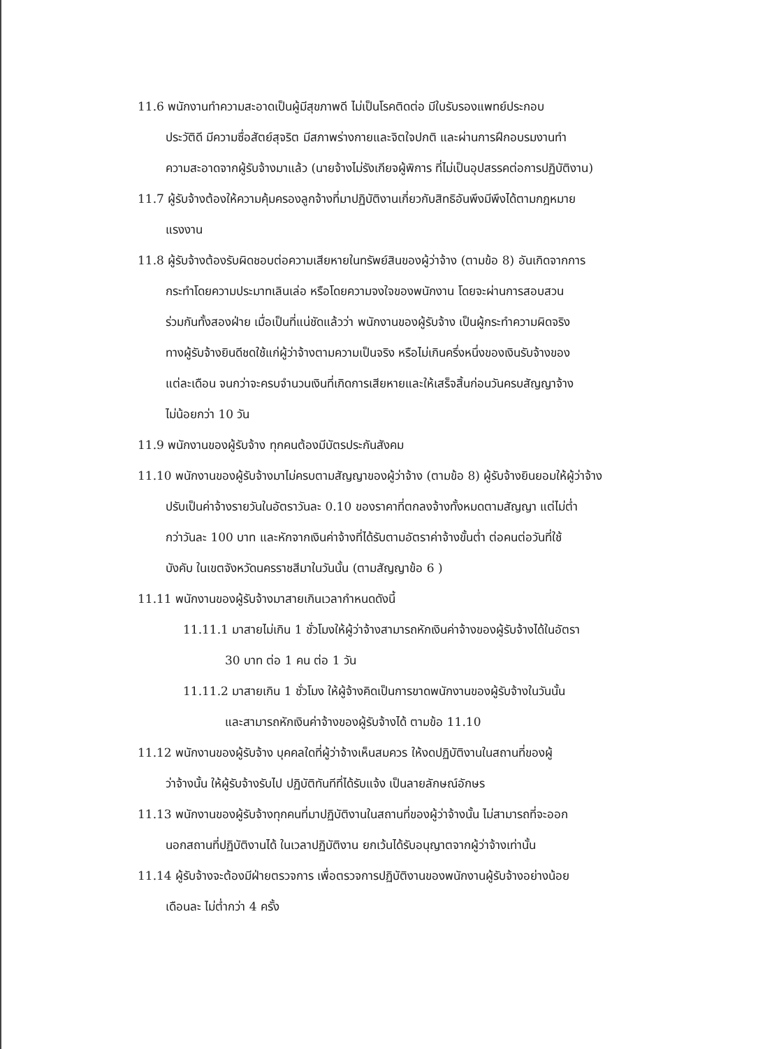11.6 พนักงานทำความสะอาดเป็นผู้มีสุขภาพดี ไม่เป็นโรคติดต่อ มีใบรับรองแพทย์ประกอบ
ประวัติดี มีความซื่อสัตย์สุจริต มีสภาพร่างกายและจิตใจปกติ และผ่านการฝึกอบรมงานทำ
ความสะอาดจากผู้รับจ้างมาแล้ว (นายจ้างไม่รังเกียจผู้พิการ ที่ไม่เป็นอุปสรรคต่อการปฏิบัติงาน)
11.7 ผู้รับจ้างต้องให้ความคุ้มครองลูกจ้างที่มาปฏิบัติงานเกี่ยวกับสิทธิอันพึงมีพึงได้ตามกฎหมาย
แรงงาน
11.8 ผู้รับจ้างต้องรับผิดชอบต่อความเสียหายในทรัพย์สินของผู้ว่าจ้าง (ตามข้อ 8) อันเกิดจากการ
กระทำโดยความประมาทเลินเล่อ หรือโดยความจงใจของพนักงาน โดยจะผ่านการสอบสวน
ร่วมกันทั้งสองฝ่าย เมื่อเป็นที่แน่ชัดแล้วว่า พนักงานของผู้รับจ้าง เป็นผู้กระทำความผิดจริง
ทางผู้รับจ้างยินดีชดใช้แก่ผู้ว่าจ้างตามความเป็นจริง หรือไม่เกินครึ่งหนึ่งของเงินรับจ้างของ
แต่ละเดือน จนกว่าจะครบจำนวนเงินที่เกิดการเสียหายและให้เสร็จสิ้นก่อนวันครบสัญญาจ้าง
ไม่น้อยกว่า 10 วัน
11.9 พนักงานของผู้รับจ้าง ทุกคนต้องมีบัตรประกันสังคม
11.10 พนักงานของผู้รับจ้างมาไม่ครบตามสัญญาของผู้ว่าจ้าง (ตามข้อ 8) ผู้รับจ้างยินยอมให้ผู้ว่าจ้าง
ปรับเป็นค่าจ้างรายวันในอัตราวันละ 0.10 ของราคาที่ตกลงจ้างทั้งหมดตามสัญญา แต่ไม่ต่ำ
กว่าวันละ 100 บาท และหักจากเงินค่าจ้างที่ได้รับตามอัตราค่าจ้างขั้นต่ำ ต่อคนต่อวันที่ใช้
บังคับ ในเขตจังหวัดนครราชสีมาในวันนั้น (ตามสัญญาข้อ 6 )
11.11 พนักงานของผู้รับจ้างมาสายเกินเวลากำหนดดังนี้
11.11.1 มาสายไม่เกิน 1 ชั่วโมงให้ผู้ว่าจ้างสามารถหักเงินค่าจ้างของผู้รับจ้างได้ในอัตรา
30 บาท ต่อ 1 คน ต่อ 1 วัน
11.11.2 มาสายเกิน 1 ชั่วโมง ให้ผู้จ้างคิดเป็นการขาดพนักงานของผู้รับจ้างในวันนั้น
และสามารถหักเงินค่าจ้างของผู้รับจ้างได้ ตามข้อ 11.10
11.12 พนักงานของผู้รับจ้าง บุคคลใดที่ผู้ว่าจ้างเห็นสมควร ให้งดปฏิบัติงานในสถานที่ของผู้
ว่าจ้างนั้น ให้ผู้รับจ้างรับไป ปฏิบัติทันทีที่ได้รับแจ้ง เป็นลายลักษณ์อักษร
11.13 พนักงานของผู้รับจ้างทุกคนที่มาปฏิบัติงานในสถานที่ของผู้ว่าจ้างนั้น ไม่สามารถที่จะออก
นอกสถานที่ปฏิบัติงานได้ ในเวลาปฏิบัติงาน ยกเว้นได้รับอนุญาตจากผู้ว่าจ้างเท่านั้น
11.14 ผู้รับจ้างจะต้องมีฝ่ายตรวจการ เพื่อตรวจการปฏิบัติงานของพนักงานผู้รับจ้างอย่างน้อย
เดือนละ ไม่ต่ำกว่า 4 ครั้ง